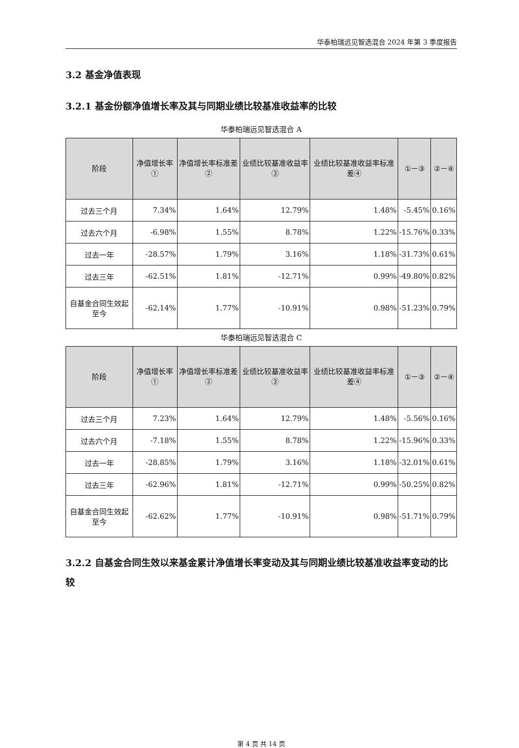华泰柏瑞远见智选混合 2024 年第 3 季度报告
3.2 基金净值表现
3.2.1 基金份额净值增长率及其与同期业绩比较基准收益率的比较
华泰柏瑞远见智选混合 A
| 阶段 | 净值增长率① | 净值增长率标准差② | 业绩比较基准收益率③ | 业绩比较基准收益率标准差④ | ①－③ | ②－④ |
| --- | --- | --- | --- | --- | --- | --- |
| 过去三个月 | 7.34% | 1.64% | 12.79% | 1.48% | -5.45% | 0.16% |
| 过去六个月 | -6.98% | 1.55% | 8.78% | 1.22% | -15.76% | 0.33% |
| 过去一年 | -28.57% | 1.79% | 3.16% | 1.18% | -31.73% | 0.61% |
| 过去三年 | -62.51% | 1.81% | -12.71% | 0.99% | -49.80% | 0.82% |
| 自基金合同生效起至今 | -62.14% | 1.77% | -10.91% | 0.98% | -51.23% | 0.79% |
华泰柏瑞远见智选混合 C
| 阶段 | 净值增长率① | 净值增长率标准差② | 业绩比较基准收益率③ | 业绩比较基准收益率标准差④ | ①－③ | ②－④ |
| --- | --- | --- | --- | --- | --- | --- |
| 过去三个月 | 7.23% | 1.64% | 12.79% | 1.48% | -5.56% | 0.16% |
| 过去六个月 | -7.18% | 1.55% | 8.78% | 1.22% | -15.96% | 0.33% |
| 过去一年 | -28.85% | 1.79% | 3.16% | 1.18% | -32.01% | 0.61% |
| 过去三年 | -62.96% | 1.81% | -12.71% | 0.99% | -50.25% | 0.82% |
| 自基金合同生效起至今 | -62.62% | 1.77% | -10.91% | 0.98% | -51.71% | 0.79% |
3.2.2 自基金合同生效以来基金累计净值增长率变动及其与同期业绩比较基准收益率变动的比较
第 4 页 共 14 页